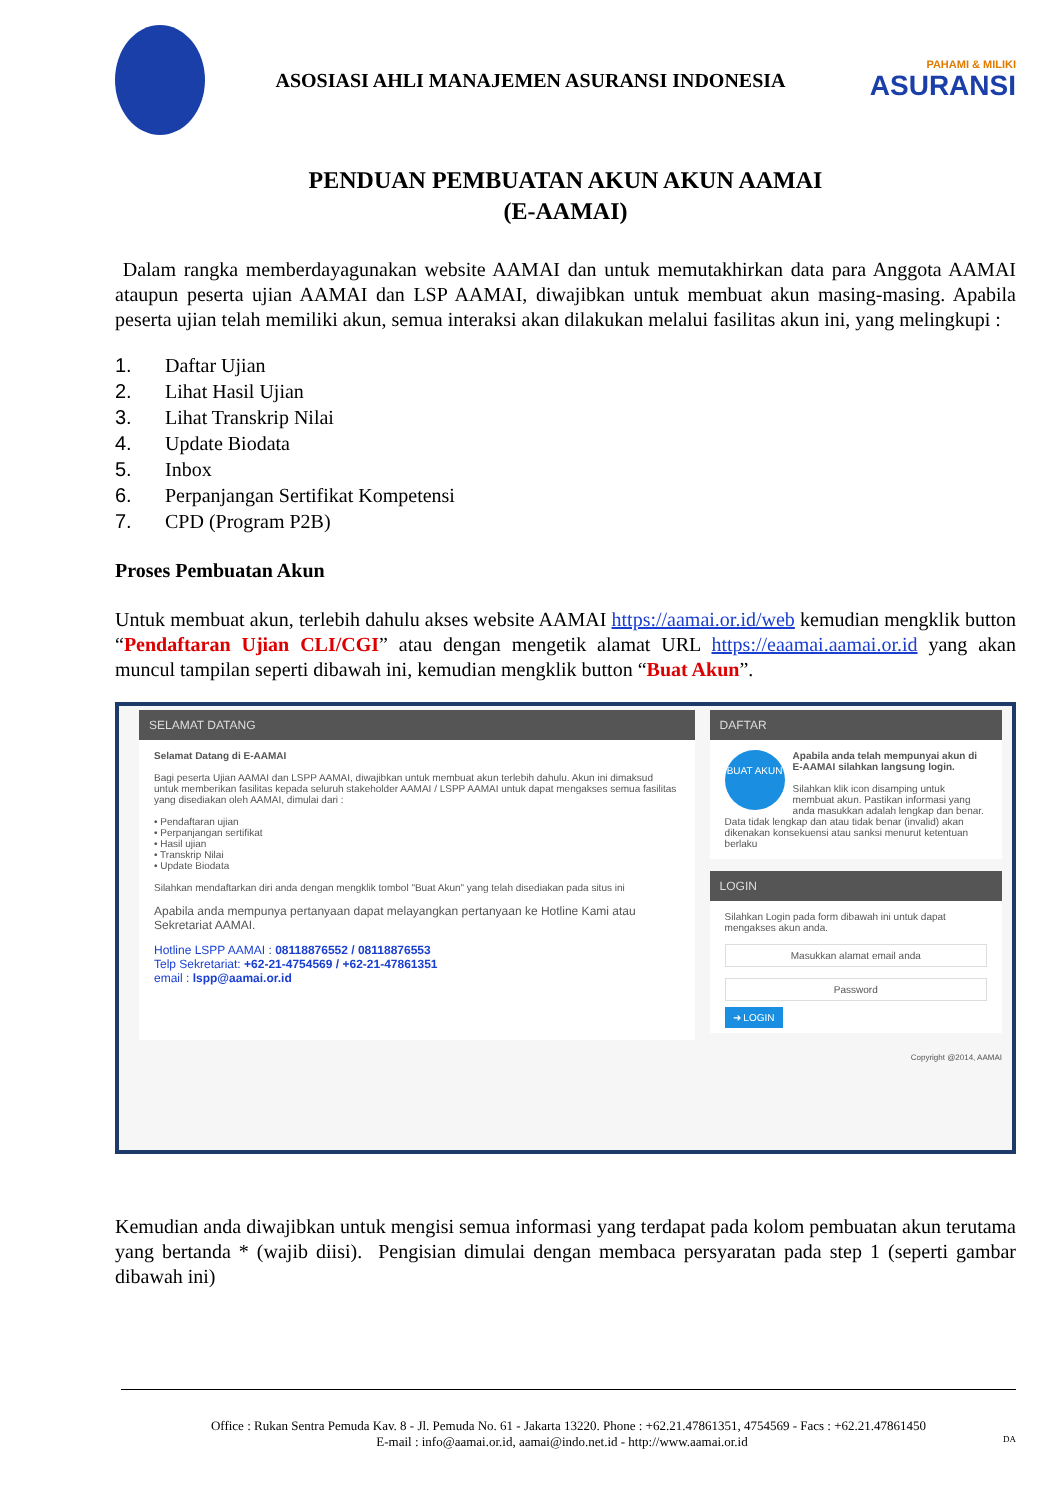ASOSIASI AHLI MANAJEMEN ASURANSI INDONESIA
PAHAMI & MILIKI
ASURANSI
PENDUAN PEMBUATAN AKUN AKUN AAMAI
(E-AAMAI)
Dalam rangka memberdayagunakan website AAMAI dan untuk memutakhirkan data para Anggota AAMAI ataupun peserta ujian AAMAI dan LSP AAMAI, diwajibkan untuk membuat akun masing-masing. Apabila peserta ujian telah memiliki akun, semua interaksi akan dilakukan melalui fasilitas akun ini, yang melingkupi :
1. Daftar Ujian
2. Lihat Hasil Ujian
3. Lihat Transkrip Nilai
4. Update Biodata
5. Inbox
6. Perpanjangan Sertifikat Kompetensi
7. CPD (Program P2B)
Proses Pembuatan Akun
Untuk membuat akun, terlebih dahulu akses website AAMAI https://aamai.or.id/web kemudian mengklik button “Pendaftaran Ujian CLI/CGI” atau dengan mengetik alamat URL https://eaamai.aamai.or.id yang akan muncul tampilan seperti dibawah ini, kemudian mengklik button “Buat Akun”.
SELAMAT DATANG
Selamat Datang di E-AAMAI
Bagi peserta Ujian AAMAI dan LSPP AAMAI, diwajibkan untuk membuat akun terlebih dahulu. Akun ini dimaksud untuk memberikan fasilitas kepada seluruh stakeholder AAMAI / LSPP AAMAI untuk dapat mengakses semua fasilitas yang disediakan oleh AAMAI, dimulai dari :
• Pendaftaran ujian
• Perpanjangan sertifikat
• Hasil ujian
• Transkrip Nilai
• Update Biodata
Silahkan mendaftarkan diri anda dengan mengklik tombol "Buat Akun" yang telah disediakan pada situs ini
Apabila anda mempunya pertanyaan dapat melayangkan pertanyaan ke Hotline Kami atau Sekretariat AAMAI.
Hotline LSPP AAMAI : 08118876552 / 08118876553
Telp Sekretariat: +62-21-4754569 / +62-21-47861351
email : lspp@aamai.or.id
DAFTAR
BUAT AKUN Apabila anda telah mempunyai akun di E-AAMAI silahkan langsung login.
Silahkan klik icon disamping untuk membuat akun. Pastikan informasi yang anda masukkan adalah lengkap dan benar. Data tidak lengkap dan atau tidak benar (invalid) akan dikenakan konsekuensi atau sanksi menurut ketentuan berlaku
LOGIN
Silahkan Login pada form dibawah ini untuk dapat mengakses akun anda.
Masukkan alamat email anda
Password
➜ LOGIN
Copyright @2014, AAMAI
Kemudian anda diwajibkan untuk mengisi semua informasi yang terdapat pada kolom pembuatan akun terutama yang bertanda * (wajib diisi). Pengisian dimulai dengan membaca persyaratan pada step 1 (seperti gambar dibawah ini)
Office : Rukan Sentra Pemuda Kav. 8 - Jl. Pemuda No. 61 - Jakarta 13220. Phone : +62.21.47861351, 4754569 - Facs : +62.21.47861450
E-mail : info@aamai.or.id, aamai@indo.net.id - http://www.aamai.or.id DA